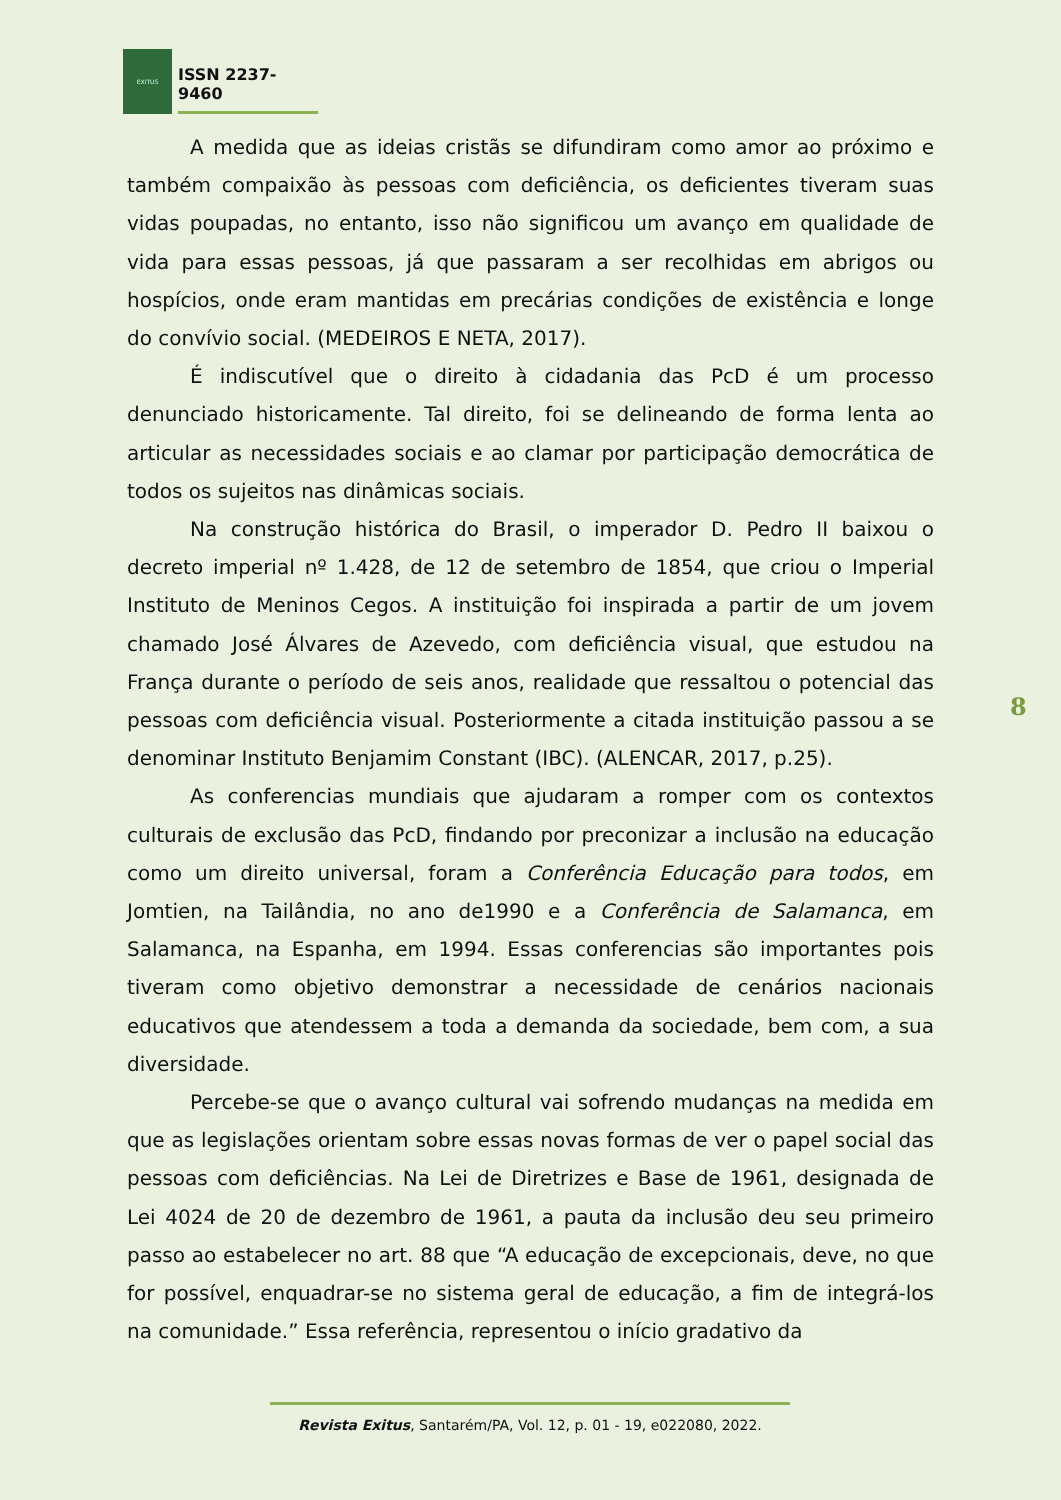EXITUS
ISSN 2237-9460
A medida que as ideias cristãs se difundiram como amor ao próximo e também compaixão às pessoas com deficiência, os deficientes tiveram suas vidas poupadas, no entanto, isso não significou um avanço em qualidade de vida para essas pessoas, já que passaram a ser recolhidas em abrigos ou hospícios, onde eram mantidas em precárias condições de existência e longe do convívio social. (MEDEIROS E NETA, 2017).
É indiscutível que o direito à cidadania das PcD é um processo denunciado historicamente. Tal direito, foi se delineando de forma lenta ao articular as necessidades sociais e ao clamar por participação democrática de todos os sujeitos nas dinâmicas sociais.
Na construção histórica do Brasil, o imperador D. Pedro II baixou o decreto imperial nº 1.428, de 12 de setembro de 1854, que criou o Imperial Instituto de Meninos Cegos. A instituição foi inspirada a partir de um jovem chamado José Álvares de Azevedo, com deficiência visual, que estudou na França durante o período de seis anos, realidade que ressaltou o potencial das pessoas com deficiência visual. Posteriormente a citada instituição passou a se denominar Instituto Benjamim Constant (IBC). (ALENCAR, 2017, p.25).
As conferencias mundiais que ajudaram a romper com os contextos culturais de exclusão das PcD, findando por preconizar a inclusão na educação como um direito universal, foram a Conferência Educação para todos, em Jomtien, na Tailândia, no ano de1990 e a Conferência de Salamanca, em Salamanca, na Espanha, em 1994. Essas conferencias são importantes pois tiveram como objetivo demonstrar a necessidade de cenários nacionais educativos que atendessem a toda a demanda da sociedade, bem com, a sua diversidade.
Percebe-se que o avanço cultural vai sofrendo mudanças na medida em que as legislações orientam sobre essas novas formas de ver o papel social das pessoas com deficiências. Na Lei de Diretrizes e Base de 1961, designada de Lei 4024 de 20 de dezembro de 1961, a pauta da inclusão deu seu primeiro passo ao estabelecer no art. 88 que “A educação de excepcionais, deve, no que for possível, enquadrar-se no sistema geral de educação, a fim de integrá-los na comunidade.” Essa referência, representou o início gradativo da
8
Revista Exitus, Santarém/PA, Vol. 12, p. 01 - 19, e022080, 2022.